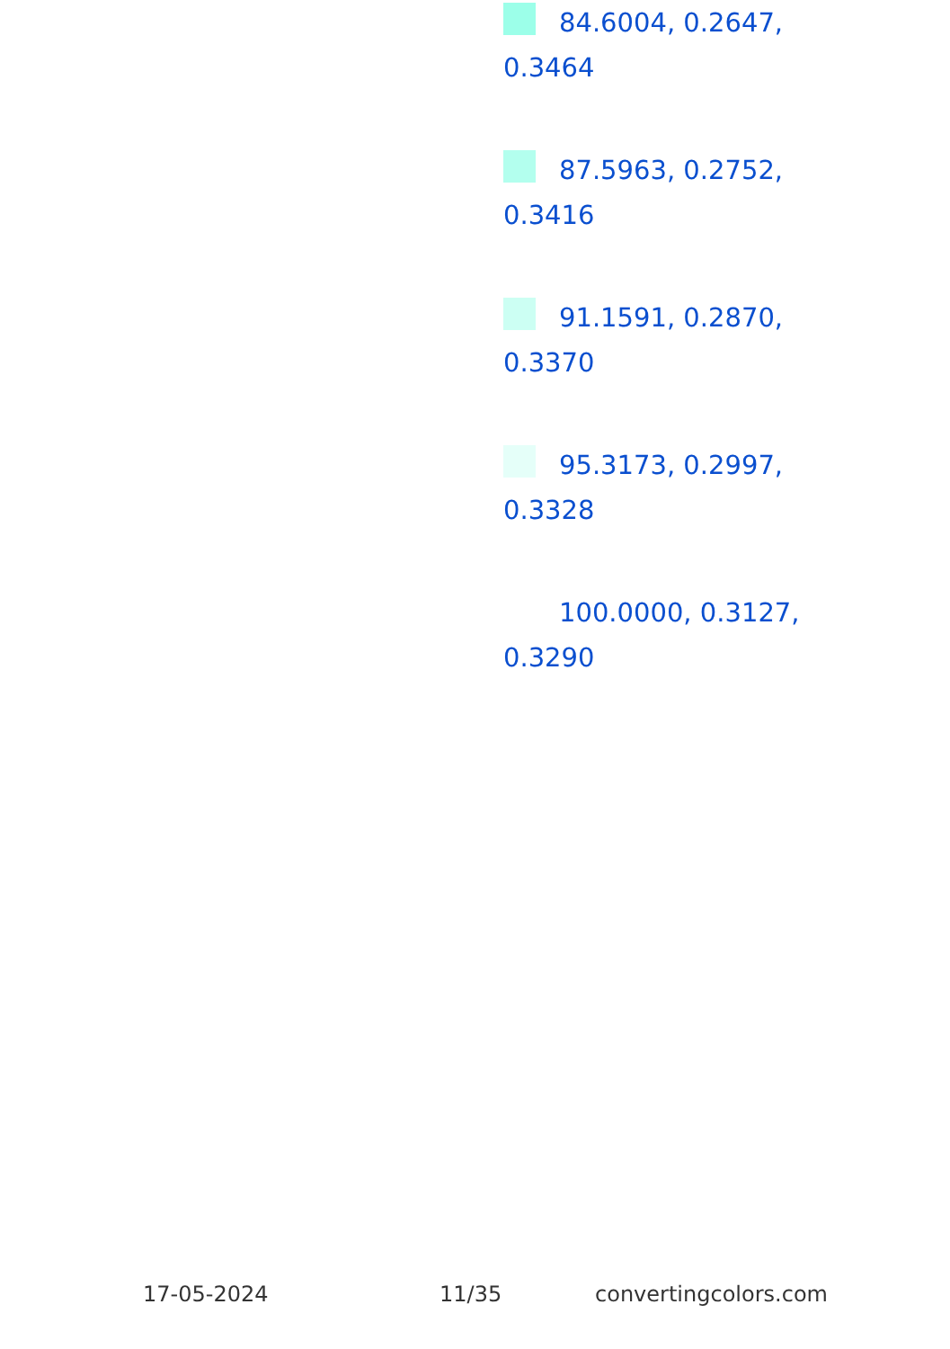84.6004, 0.2647, 0.3464
87.5963, 0.2752, 0.3416
91.1591, 0.2870, 0.3370
95.3173, 0.2997, 0.3328
100.0000, 0.3127, 0.3290
17-05-2024 11/35 convertingcolors.com